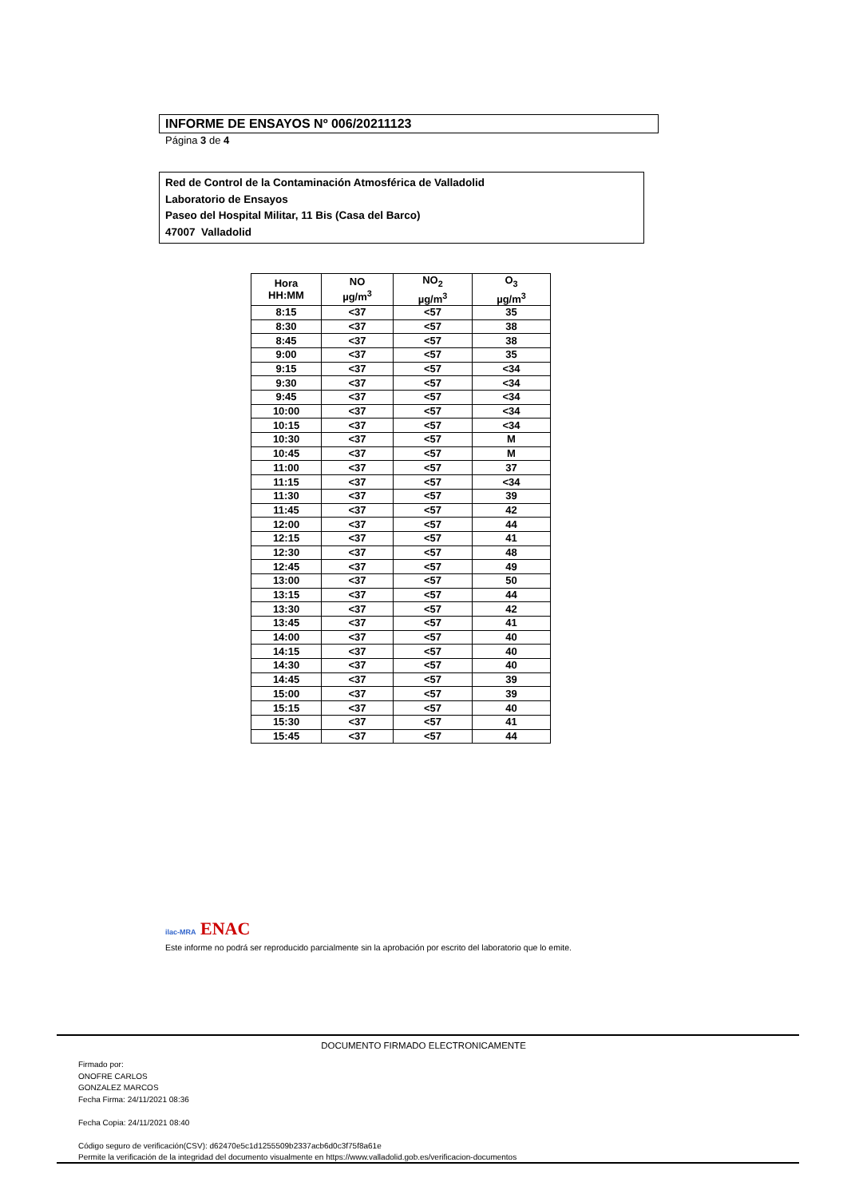INFORME DE ENSAYOS Nº 006/20211123
Página 3 de 4
Red de Control de la Contaminación Atmosférica de Valladolid
Laboratorio de Ensayos
Paseo del Hospital Militar, 11 Bis (Casa del Barco)
47007 Valladolid
| Hora HH:MM | NO µg/m<sup>3</sup> | NO<sub>2</sub> µg/m<sup>3</sup> | O<sub>3</sub> µg/m<sup>3</sup> |
| --- | --- | --- | --- |
| 8:15 | <37 | <57 | 35 |
| 8:30 | <37 | <57 | 38 |
| 8:45 | <37 | <57 | 38 |
| 9:00 | <37 | <57 | 35 |
| 9:15 | <37 | <57 | <34 |
| 9:30 | <37 | <57 | <34 |
| 9:45 | <37 | <57 | <34 |
| 10:00 | <37 | <57 | <34 |
| 10:15 | <37 | <57 | <34 |
| 10:30 | <37 | <57 | M |
| 10:45 | <37 | <57 | M |
| 11:00 | <37 | <57 | 37 |
| 11:15 | <37 | <57 | <34 |
| 11:30 | <37 | <57 | 39 |
| 11:45 | <37 | <57 | 42 |
| 12:00 | <37 | <57 | 44 |
| 12:15 | <37 | <57 | 41 |
| 12:30 | <37 | <57 | 48 |
| 12:45 | <37 | <57 | 49 |
| 13:00 | <37 | <57 | 50 |
| 13:15 | <37 | <57 | 44 |
| 13:30 | <37 | <57 | 42 |
| 13:45 | <37 | <57 | 41 |
| 14:00 | <37 | <57 | 40 |
| 14:15 | <37 | <57 | 40 |
| 14:30 | <37 | <57 | 40 |
| 14:45 | <37 | <57 | 39 |
| 15:00 | <37 | <57 | 39 |
| 15:15 | <37 | <57 | 40 |
| 15:30 | <37 | <57 | 41 |
| 15:45 | <37 | <57 | 44 |
ilac-MRA ENAC
Este informe no podrá ser reproducido parcialmente sin la aprobación por escrito del laboratorio que lo emite.
DOCUMENTO FIRMADO ELECTRONICAMENTE
Firmado por:
ONOFRE CARLOS
GONZALEZ MARCOS
Fecha Firma: 24/11/2021 08:36
Fecha Copia: 24/11/2021 08:40
Código seguro de verificación(CSV): d62470e5c1d1255509b2337acb6d0c3f75f8a61e
Permite la verificación de la integridad del documento visualmente en https://www.valladolid.gob.es/verificacion-documentos